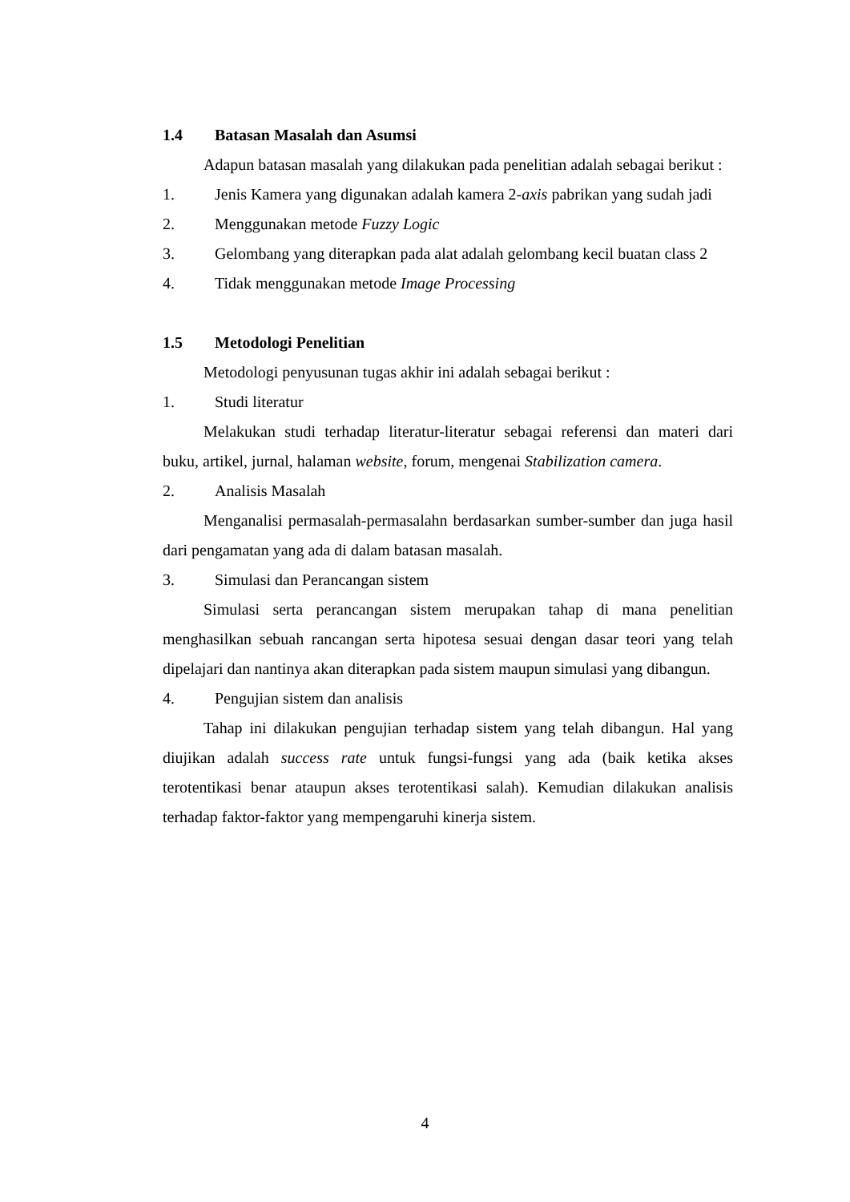1.4 Batasan Masalah dan Asumsi
Adapun batasan masalah yang dilakukan pada penelitian adalah sebagai berikut :
1. Jenis Kamera yang digunakan adalah kamera 2-axis pabrikan yang sudah jadi
2. Menggunakan metode Fuzzy Logic
3. Gelombang yang diterapkan pada alat adalah gelombang kecil buatan class 2
4. Tidak menggunakan metode Image Processing
1.5 Metodologi Penelitian
Metodologi penyusunan tugas akhir ini adalah sebagai berikut :
1. Studi literatur
Melakukan studi terhadap literatur-literatur sebagai referensi dan materi dari buku, artikel, jurnal, halaman website, forum, mengenai Stabilization camera.
2. Analisis Masalah
Menganalisi permasalah-permasalahn berdasarkan sumber-sumber dan juga hasil dari pengamatan yang ada di dalam batasan masalah.
3. Simulasi dan Perancangan sistem
Simulasi serta perancangan sistem merupakan tahap di mana penelitian menghasilkan sebuah rancangan serta hipotesa sesuai dengan dasar teori yang telah dipelajari dan nantinya akan diterapkan pada sistem maupun simulasi yang dibangun.
4. Pengujian sistem dan analisis
Tahap ini dilakukan pengujian terhadap sistem yang telah dibangun. Hal yang diujikan adalah success rate untuk fungsi-fungsi yang ada (baik ketika akses terotentikasi benar ataupun akses terotentikasi salah). Kemudian dilakukan analisis terhadap faktor-faktor yang mempengaruhi kinerja sistem.
4